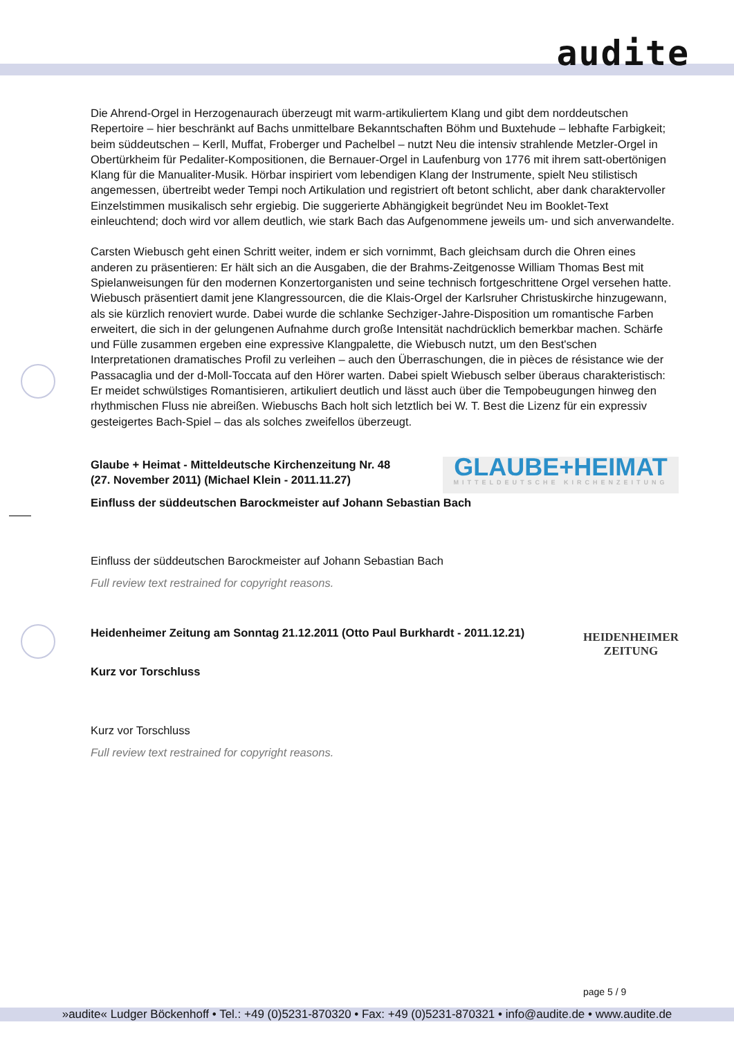audite
Die Ahrend-Orgel in Herzogenaurach überzeugt mit warm-artikuliertem Klang und gibt dem norddeutschen Repertoire – hier beschränkt auf Bachs unmittelbare Bekanntschaften Böhm und Buxtehude – lebhafte Farbigkeit; beim süddeutschen – Kerll, Muffat, Froberger und Pachelbel – nutzt Neu die intensiv strahlende Metzler-Orgel in Obertürkheim für Pedaliter-Kompositionen, die Bernauer-Orgel in Laufenburg von 1776 mit ihrem satt-obertönigen Klang für die Manualiter-Musik. Hörbar inspiriert vom lebendigen Klang der Instrumente, spielt Neu stilistisch angemessen, übertreibt weder Tempi noch Artikulation und registriert oft betont schlicht, aber dank charaktervoller Einzelstimmen musikalisch sehr ergiebig. Die suggerierte Abhängigkeit begründet Neu im Booklet-Text einleuchtend; doch wird vor allem deutlich, wie stark Bach das Aufgenommene jeweils um- und sich anverwandelte.
Carsten Wiebusch geht einen Schritt weiter, indem er sich vornimmt, Bach gleichsam durch die Ohren eines anderen zu präsentieren: Er hält sich an die Ausgaben, die der Brahms-Zeitgenosse William Thomas Best mit Spielanweisungen für den modernen Konzertorganisten und seine technisch fortgeschrittene Orgel versehen hatte. Wiebusch präsentiert damit jene Klangressourcen, die die Klais-Orgel der Karlsruher Christuskirche hinzugewann, als sie kürzlich renoviert wurde. Dabei wurde die schlanke Sechziger-Jahre-Disposition um romantische Farben erweitert, die sich in der gelungenen Aufnahme durch große Intensität nachdrücklich bemerkbar machen. Schärfe und Fülle zusammen ergeben eine expressive Klangpalette, die Wiebusch nutzt, um den Best'schen Interpretationen dramatisches Profil zu verleihen – auch den Überraschungen, die in pièces de résistance wie der Passacaglia und der d-Moll-Toccata auf den Hörer warten. Dabei spielt Wiebusch selber überaus charakteristisch: Er meidet schwülstiges Romantisieren, artikuliert deutlich und lässt auch über die Tempobeugungen hinweg den rhythmischen Fluss nie abreißen. Wiebuschs Bach holt sich letztlich bei W. T. Best die Lizenz für ein expressiv gesteigertes Bach-Spiel – das als solches zweifellos überzeugt.
Glaube + Heimat - Mitteldeutsche Kirchenzeitung Nr. 48
(27. November 2011) (Michael Klein - 2011.11.27)
GLAUBE+HEIMAT
MITTELDEUTSCHE KIRCHENZEITUNG
Einfluss der süddeutschen Barockmeister auf Johann Sebastian Bach
Einfluss der süddeutschen Barockmeister auf Johann Sebastian Bach
Full review text restrained for copyright reasons.
Heidenheimer Zeitung am Sonntag 21.12.2011 (Otto Paul Burkhardt - 2011.12.21)
HEIDENHEIMER
ZEITUNG
Kurz vor Torschluss
Kurz vor Torschluss
Full review text restrained for copyright reasons.
page 5 / 9
»audite« Ludger Böckenhoff • Tel.: +49 (0)5231-870320 • Fax: +49 (0)5231-870321 • info@audite.de • www.audite.de